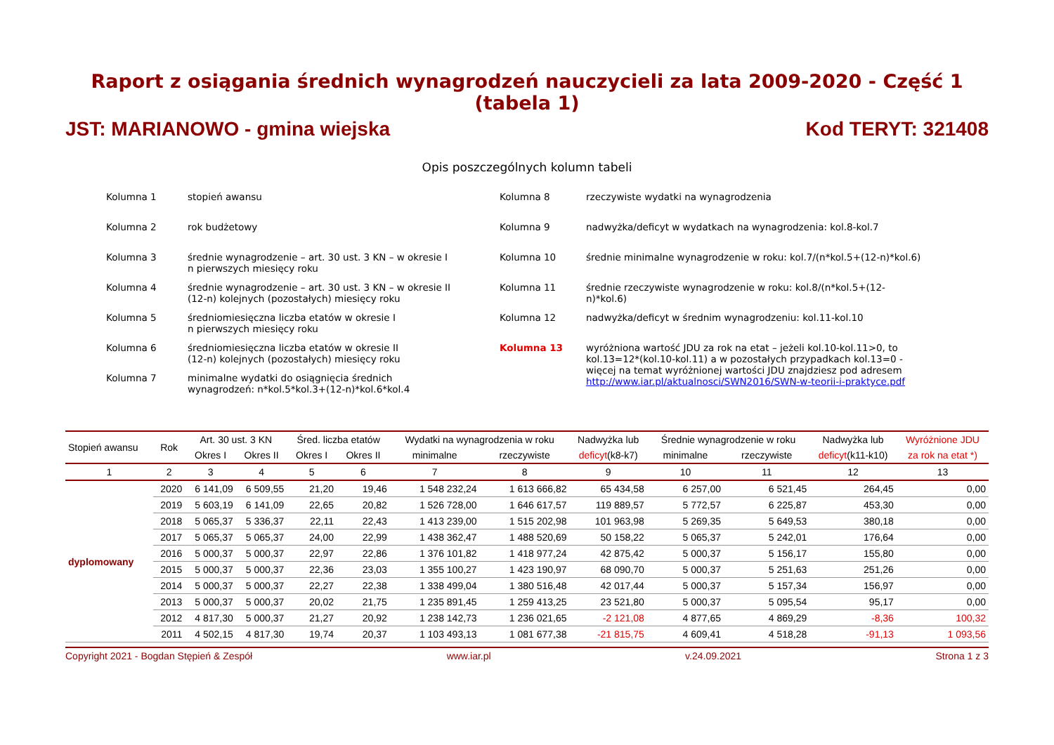Raport z osiągania średnich wynagrodzeń nauczycieli za lata 2009-2020 - Część 1 (tabela 1)
JST: MARIANOWO - gmina wiejska Kod TERYT: 321408
Opis poszczególnych kolumn tabeli
Kolumna 1 stopień awansu
Kolumna 2 rok budżetowy
Kolumna 3 średnie wynagrodzenie – art. 30 ust. 3 KN – w okresie I
n pierwszych miesięcy roku
Kolumna 4 średnie wynagrodzenie – art. 30 ust. 3 KN – w okresie II
(12-n) kolejnych (pozostałych) miesięcy roku
Kolumna 5 średniomiesięczna liczba etatów w okresie I
n pierwszych miesięcy roku
Kolumna 6 średniomiesięczna liczba etatów w okresie II
(12-n) kolejnych (pozostałych) miesięcy roku
Kolumna 7 minimalne wydatki do osiągnięcia średnich
wynagrodzeń: n*kol.5*kol.3+(12-n)*kol.6*kol.4
Kolumna 8 rzeczywiste wydatki na wynagrodzenia
Kolumna 9 nadwyżka/deficyt w wydatkach na wynagrodzenia: kol.8-kol.7
Kolumna 10 średnie minimalne wynagrodzenie w roku: kol.7/(n*kol.5+(12-n)*kol.6)
Kolumna 11 średnie rzeczywiste wynagrodzenie w roku: kol.8/(n*kol.5+(12-n)*kol.6)
Kolumna 12 nadwyżka/deficyt w średnim wynagrodzeniu: kol.11-kol.10
Kolumna 13 wyróżniona wartość JDU za rok na etat – jeżeli kol.10-kol.11>0, to kol.13=12*(kol.10-kol.11) a w pozostałych przypadkach kol.13=0 - więcej na temat wyróżnionej wartości JDU znajdziesz pod adresem http://www.iar.pl/aktualnosci/SWN2016/SWN-w-teorii-i-praktyce.pdf
| Stopień awansu | Rok | Art. 30 ust. 3 KN | | Śred. liczba etatów | | Wydatki na wynagrodzenia w roku | | Nadwyżka lub | Średnie wynagrodzenie w roku | | Nadwyżka lub | Wyróżnione JDU |
| --- | --- | --- | --- | --- | --- | --- | --- | --- | --- | --- | --- | --- |
| | | Okres I | Okres II | Okres I | Okres II | minimalne | rzeczywiste | deficyt (k8-k7) | minimalne | rzeczywiste | deficyt (k11-k10) | za rok na etat *) |
| 1 | 2 | 3 | 4 | 5 | 6 | 7 | 8 | 9 | 10 | 11 | 12 | 13 |
| dyplomowany | 2020 | 6 141,09 | 6 509,55 | 21,20 | 19,46 | 1 548 232,24 | 1 613 666,82 | 65 434,58 | 6 257,00 | 6 521,45 | 264,45 | 0,00 |
| | 2019 | 5 603,19 | 6 141,09 | 22,65 | 20,82 | 1 526 728,00 | 1 646 617,57 | 119 889,57 | 5 772,57 | 6 225,87 | 453,30 | 0,00 |
| | 2018 | 5 065,37 | 5 336,37 | 22,11 | 22,43 | 1 413 239,00 | 1 515 202,98 | 101 963,98 | 5 269,35 | 5 649,53 | 380,18 | 0,00 |
| | 2017 | 5 065,37 | 5 065,37 | 24,00 | 22,99 | 1 438 362,47 | 1 488 520,69 | 50 158,22 | 5 065,37 | 5 242,01 | 176,64 | 0,00 |
| | 2016 | 5 000,37 | 5 000,37 | 22,97 | 22,86 | 1 376 101,82 | 1 418 977,24 | 42 875,42 | 5 000,37 | 5 156,17 | 155,80 | 0,00 |
| | 2015 | 5 000,37 | 5 000,37 | 22,36 | 23,03 | 1 355 100,27 | 1 423 190,97 | 68 090,70 | 5 000,37 | 5 251,63 | 251,26 | 0,00 |
| | 2014 | 5 000,37 | 5 000,37 | 22,27 | 22,38 | 1 338 499,04 | 1 380 516,48 | 42 017,44 | 5 000,37 | 5 157,34 | 156,97 | 0,00 |
| | 2013 | 5 000,37 | 5 000,37 | 20,02 | 21,75 | 1 235 891,45 | 1 259 413,25 | 23 521,80 | 5 000,37 | 5 095,54 | 95,17 | 0,00 |
| | 2012 | 4 817,30 | 5 000,37 | 21,27 | 20,92 | 1 238 142,73 | 1 236 021,65 | -2 121,08 | 4 877,65 | 4 869,29 | -8,36 | 100,32 |
| | 2011 | 4 502,15 | 4 817,30 | 19,74 | 20,37 | 1 103 493,13 | 1 081 677,38 | -21 815,75 | 4 609,41 | 4 518,28 | -91,13 | 1 093,56 |
Copyright 2021 - Bogdan Stępień & Zespół www.iar.pl v.24.09.2021 Strona 1 z 3